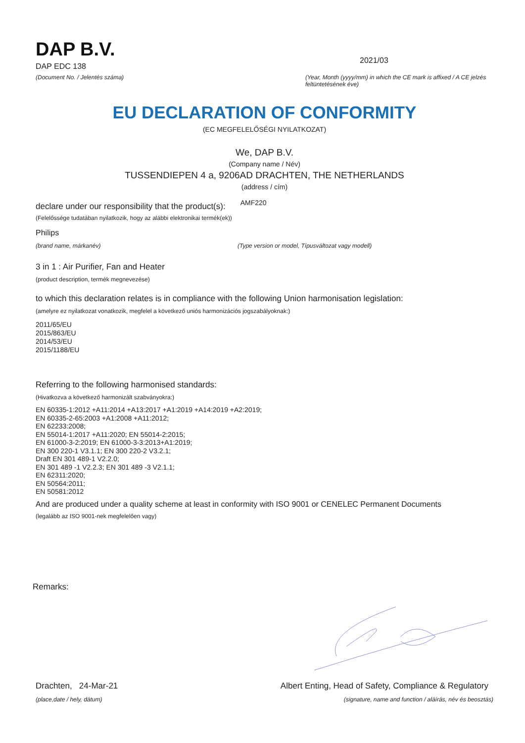DAP B.V.
DAP EDC 138
(Document No. / Jelentés száma)
2021/03
(Year, Month (yyyy/mm) in which the CE mark is affixed / A CE jelzés feltüntetésének éve)
EU DECLARATION OF CONFORMITY
(EC MEGFELELŐSÉGI NYILATKOZAT)
We, DAP B.V.
(Company name / Név)
TUSSENDIEPEN 4 a, 9206AD DRACHTEN, THE NETHERLANDS
(address / cím)
declare under our responsibility that the product(s): AMF220
(Felelőssége tudatában nyilatkozik, hogy az alábbi elektronikai termék(ek))
Philips
(brand name, márkanév) (Type version or model, Típusváltozat vagy modell)
3 in 1 : Air Purifier, Fan and Heater
(product description, termék megnevezése)
to which this declaration relates is in compliance with the following Union harmonisation legislation:
(amelyre ez nyilatkozat vonatkozik, megfelel a következő uniós harmonizációs jogszabályoknak:)
2011/65/EU
2015/863/EU
2014/53/EU
2015/1188/EU
Referring to the following harmonised standards:
(Hivatkozva a következő harmonizált szabványokra:)
EN 60335-1:2012 +A11:2014 +A13:2017 +A1:2019 +A14:2019 +A2:2019;
EN 60335-2-65:2003 +A1:2008 +A11:2012;
EN 62233:2008;
EN 55014-1:2017 +A11:2020; EN 55014-2:2015;
EN 61000-3-2:2019; EN 61000-3-3:2013+A1:2019;
EN 300 220-1 V3.1.1; EN 300 220-2 V3.2.1;
Draft EN 301 489-1 V2.2.0;
EN 301 489 -1 V2.2.3; EN 301 489 -3 V2.1.1;
EN 62311:2020;
EN 50564:2011;
EN 50581:2012
And are produced under a quality scheme at least in conformity with ISO 9001 or CENELEC Permanent Documents
(legalább az ISO 9001-nek megfelelően vagy)
Remarks:
Drachten, 24-Mar-21
(place,date / hely, dátum)
Albert Enting, Head of Safety, Compliance & Regulatory
(signature, name and function / aláírás, név és beosztás)